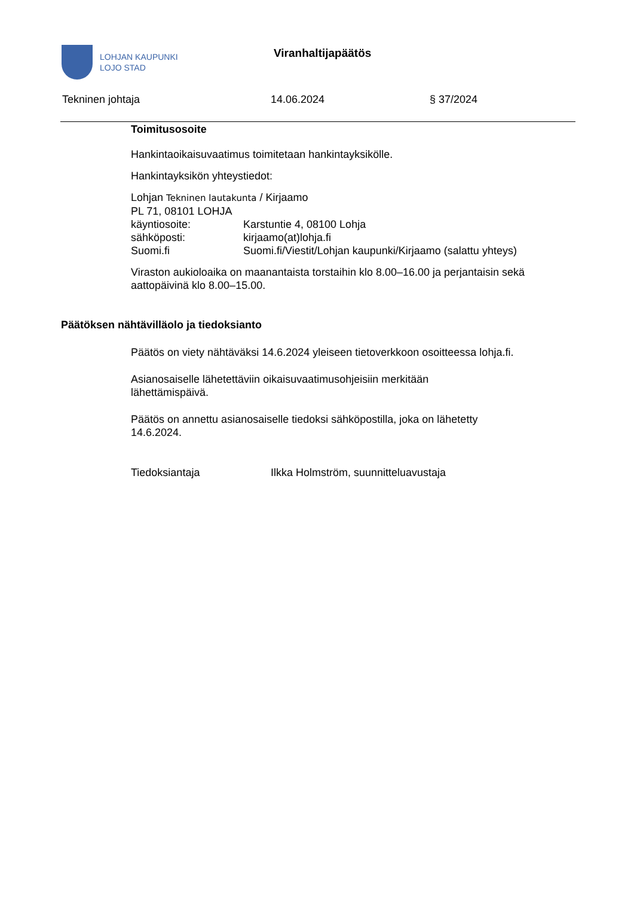LOHJAN KAUPUNKI
LOJO STAD
Viranhaltijapäätös
Tekninen johtaja 14.06.2024 § 37/2024
Toimitusosoite
Hankintaoikaisuvaatimus toimitetaan hankintayksikölle.
Hankintayksikön yhteystiedot:
Lohjan Tekninen lautakunta / Kirjaamo
PL 71, 08101 LOHJA
käyntiosoite: Karstuntie 4, 08100 Lohja
sähköposti: kirjaamo(at)lohja.fi
Suomi.fi Suomi.fi/Viestit/Lohjan kaupunki/Kirjaamo (salattu yhteys)
Viraston aukioloaika on maanantaista torstaihin klo 8.00–16.00 ja perjantaisin sekä aattopäivinä klo 8.00–15.00.
Päätöksen nähtävilläolo ja tiedoksianto
Päätös on viety nähtäväksi 14.6.2024 yleiseen tietoverkkoon osoitteessa lohja.fi.
Asianosaiselle lähetettäviin oikaisuvaatimusohjeisiin merkitään
lähettämispäivä.
Päätös on annettu asianosaiselle tiedoksi sähköpostilla, joka on lähetetty
14.6.2024.
Tiedoksiantaja Ilkka Holmström, suunnitteluavustaja